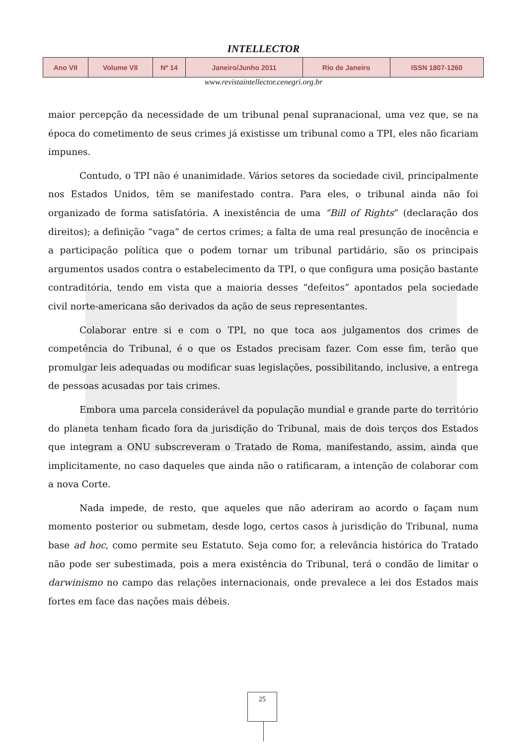INTELLECTOR
| Ano VII | Volume VII | Nº 14 | Janeiro/Junho 2011 | Rio de Janeiro | ISSN 1807-1260 |
www.revistaintellector.cenegri.org.br
maior percepção da necessidade de um tribunal penal supranacional, uma vez que, se na época do cometimento de seus crimes já existisse um tribunal como a TPI, eles não ficariam impunes.
Contudo, o TPI não é unanimidade. Vários setores da sociedade civil, principalmente nos Estados Unidos, têm se manifestado contra. Para eles, o tribunal ainda não foi organizado de forma satisfatória. A inexistência de uma “Bill of Rights” (declaração dos direitos); a definição “vaga” de certos crimes; a falta de uma real presunção de inocência e a participação política que o podem tornar um tribunal partidário, são os principais argumentos usados contra o estabelecimento da TPI, o que configura uma posição bastante contraditória, tendo em vista que a maioria desses “defeitos” apontados pela sociedade civil norte-americana são derivados da ação de seus representantes.
Colaborar entre si e com o TPI, no que toca aos julgamentos dos crimes de competência do Tribunal, é o que os Estados precisam fazer. Com esse fim, terão que promulgar leis adequadas ou modificar suas legislações, possibilitando, inclusive, a entrega de pessoas acusadas por tais crimes.
Embora uma parcela considerável da população mundial e grande parte do território do planeta tenham ficado fora da jurisdição do Tribunal, mais de dois terços dos Estados que integram a ONU subscreveram o Tratado de Roma, manifestando, assim, ainda que implicitamente, no caso daqueles que ainda não o ratificaram, a intenção de colaborar com a nova Corte.
Nada impede, de resto, que aqueles que não aderiram ao acordo o façam num momento posterior ou submetam, desde logo, certos casos à jurisdição do Tribunal, numa base ad hoc, como permite seu Estatuto. Seja como for, a relevância histórica do Tratado não pode ser subestimada, pois a mera existência do Tribunal, terá o condão de limitar o darwinismo no campo das relações internacionais, onde prevalece a lei dos Estados mais fortes em face das nações mais débeis.
25